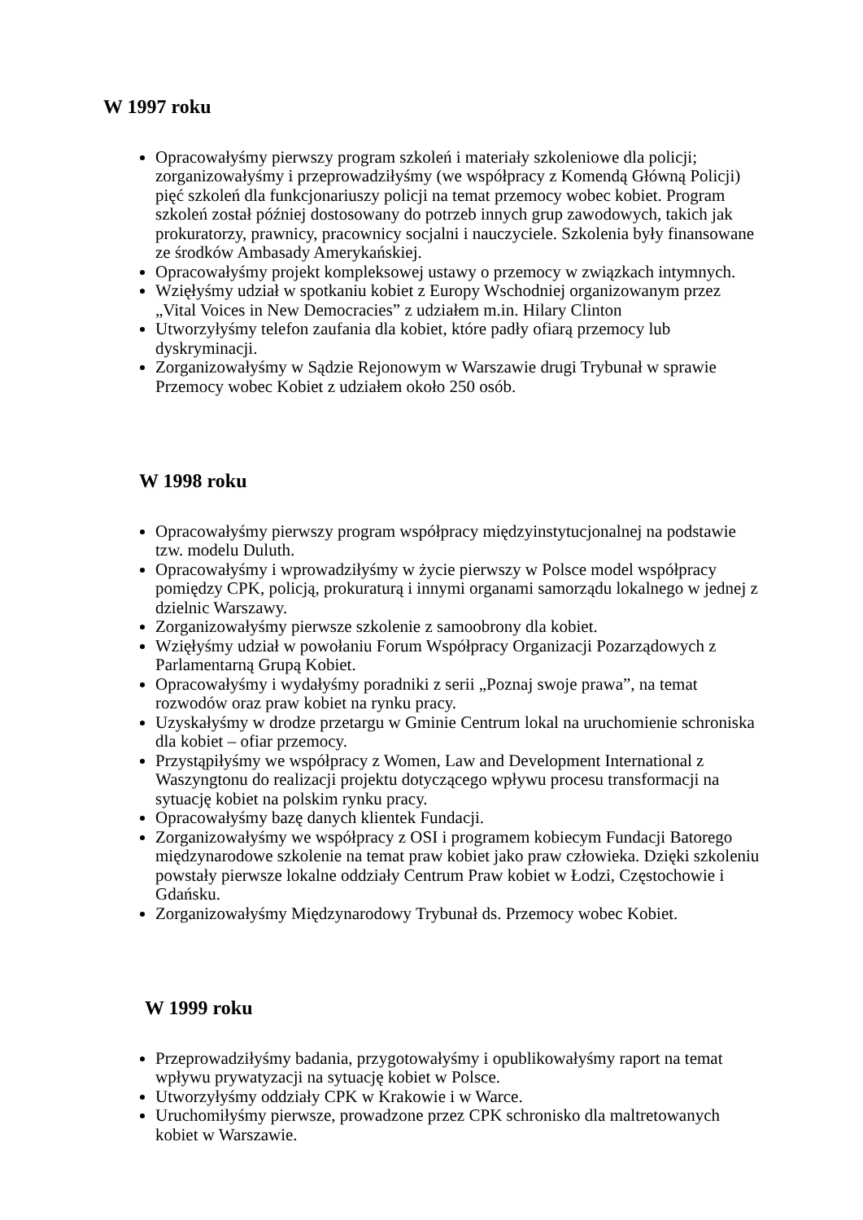W 1997 roku
Opracowałyśmy pierwszy program szkoleń i materiały szkoleniowe dla policji; zorganizowałyśmy i przeprowadziłyśmy (we współpracy z Komendą Główną Policji) pięć szkoleń dla funkcjonariuszy policji na temat przemocy wobec kobiet. Program szkoleń został później dostosowany do potrzeb innych grup zawodowych, takich jak prokuratorzy, prawnicy, pracownicy socjalni i nauczyciele. Szkolenia były finansowane ze środków Ambasady Amerykańskiej.
Opracowałyśmy projekt kompleksowej ustawy o przemocy w związkach intymnych.
Wzięłyśmy udział w spotkaniu kobiet z Europy Wschodniej organizowanym przez „Vital Voices in New Democracies” z udziałem m.in. Hilary Clinton
Utworzyłyśmy telefon zaufania dla kobiet, które padły ofiarą przemocy lub dyskryminacji.
Zorganizowałyśmy w Sądzie Rejonowym w Warszawie drugi Trybunał w sprawie Przemocy wobec Kobiet z udziałem około 250 osób.
W 1998 roku
Opracowałyśmy pierwszy program współpracy międzyinstytucjonalnej na podstawie tzw. modelu Duluth.
Opracowałyśmy i wprowadziłyśmy w życie pierwszy w Polsce model współpracy pomiędzy CPK, policją, prokuraturą i innymi organami samorządu lokalnego w jednej z dzielnic Warszawy.
Zorganizowałyśmy pierwsze szkolenie z samoobrony dla kobiet.
Wzięłyśmy udział w powołaniu Forum Współpracy Organizacji Pozarządowych z Parlamentarną Grupą Kobiet.
Opracowałyśmy i wydałyśmy poradniki z serii „Poznaj swoje prawa”, na temat rozwodów oraz praw kobiet na rynku pracy.
Uzyskałyśmy w drodze przetargu w Gminie Centrum lokal na uruchomienie schroniska dla kobiet – ofiar przemocy.
Przystąpiłyśmy we współpracy z Women, Law and Development International z Waszyngtonu do realizacji projektu dotyczącego wpływu procesu transformacji na sytuację kobiet na polskim rynku pracy.
Opracowałyśmy bazę danych klientek Fundacji.
Zorganizowałyśmy we współpracy z OSI i programem kobiecym Fundacji Batorego międzynarodowe szkolenie na temat praw kobiet jako praw człowieka. Dzięki szkoleniu powstały pierwsze lokalne oddziały Centrum Praw kobiet w Łodzi, Częstochowie i Gdańsku.
Zorganizowałyśmy Międzynarodowy Trybunał ds. Przemocy wobec Kobiet.
W 1999 roku
Przeprowadziłyśmy badania, przygotowałyśmy i opublikowałyśmy raport na temat wpływu prywatyzacji na sytuację kobiet w Polsce.
Utworzyłyśmy oddziały CPK w Krakowie i w Warce.
Uruchomiłyśmy pierwsze, prowadzone przez CPK schronisko dla maltretowanych kobiet w Warszawie.